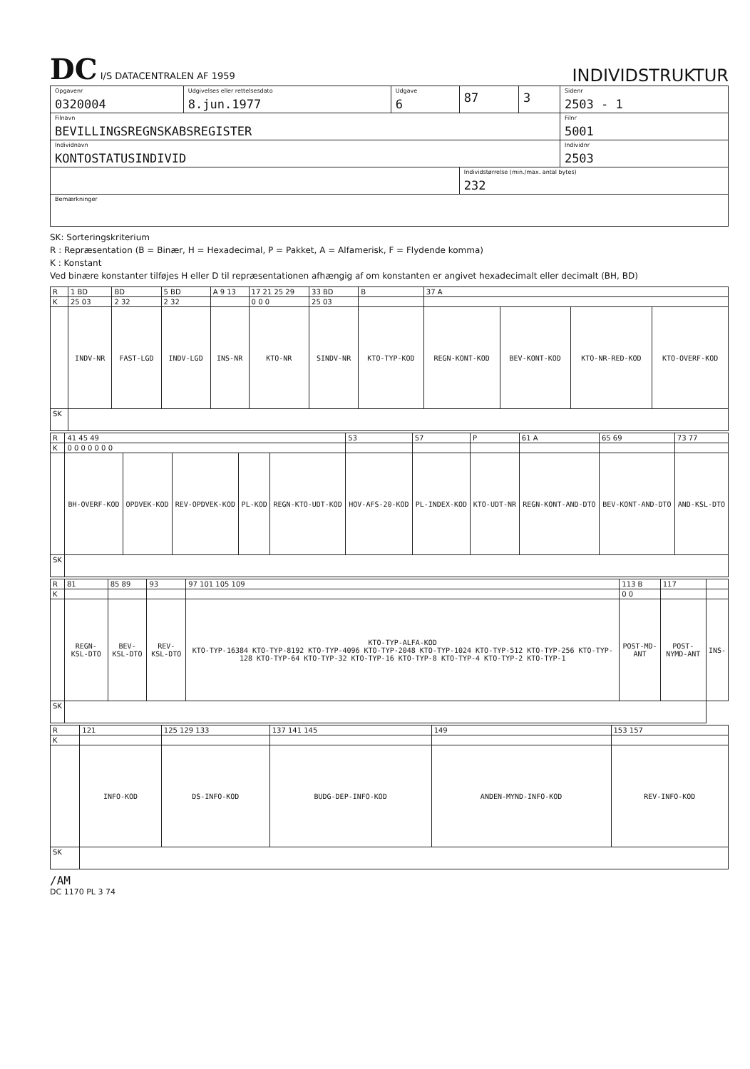DC I/S DATACENTRALEN AF 1959
INDIVIDSTRUKTUR
| Opgavenr 0320004 | Udgivelses eller rettelsesdato 8.jun.1977 | Udgave 6 | 87 | 3 | Sidenr 2503 - 1 |
| Filnavn BEVILLINGSREGNSKABSREGISTER | | | | | Filnr 5001 |
| Individnavn KONTOSTATUSINDIVID | | | | | Individnr 2503 |
| | | | Individstørrelse (min./max. antal bytes) 232 | | |
| Bemærkninger | | | | | |
SK: Sorteringskriterium
R : Repræsentation (B = Binær, H = Hexadecimal, P = Pakket, A = Alfamerisk, F = Flydende komma)
K : Konstant
Ved binære konstanter tilføjes H eller D til repræsentationen afhængig af om konstanten er angivet hexadecimalt eller decimalt (BH, BD)
| R | 1 BD | BD | 5 BD | A 9 13 | 17 21 25 29 | 33 BD | B | 37 A | | | |
| K | 25 03 | 2 32 | 2 32 | | 0 0 0 | 25 03 | | | | | |
| | INDV-NR | FAST-LGD | INDV-LGD | INS-NR | KTO-NR | SINDV-NR | KTO-TYP-KOD | REGN-KONT-KOD | BEV-KONT-KOD | KTO-NR-RED-KOD | KTO-OVERF-KOD |
| SK | | | | | | | | | | | |
| R | 41 45 49 | | | | | 53 | 57 | P | 61 A | 65 69 | 73 77 |
| K | 0 0 0 0 0 0 0 | | | | | | | | | | |
| | BH-OVERF-KOD | OPDVEK-KOD | REV-OPDVEK-KOD | PL-KOD | REGN-KTO-UDT-KOD | HOV-AFS-20-KOD | PL-INDEX-KOD | KTO-UDT-NR | REGN-KONT-AND-DTO | BEV-KONT-AND-DTO | AND-KSL-DTO |
| SK | | | | | | | | | | | |
| R | 81 | 85 89 | 93 | 97 101 105 109 | 113 B | 117 | |
| K | | | | | 0 0 | | |
| | REGN-KSL-DTO | BEV-KSL-DTO | REV-KSL-DTO | KTO-TYP-ALFA-KOD KTO-TYP-16384 KTO-TYP-8192 KTO-TYP-4096 KTO-TYP-2048 KTO-TYP-1024 KTO-TYP-512 KTO-TYP-256 KTO-TYP-128 KTO-TYP-64 KTO-TYP-32 KTO-TYP-16 KTO-TYP-8 KTO-TYP-4 KTO-TYP-2 KTO-TYP-1 | POST-MD-ANT | POST-NYMD-ANT | INS- |
| SK | | | | | | | |
| R | 121 | 125 129 133 | 137 141 145 | 149 | 153 157 |
| K | | | | | |
| | INFO-KOD | DS-INFO-KOD | BUDG-DEP-INFO-KOD | ANDEN-MYND-INFO-KOD | REV-INFO-KOD |
| SK | | | | | |
/AM
DC 1170 PL 3 74